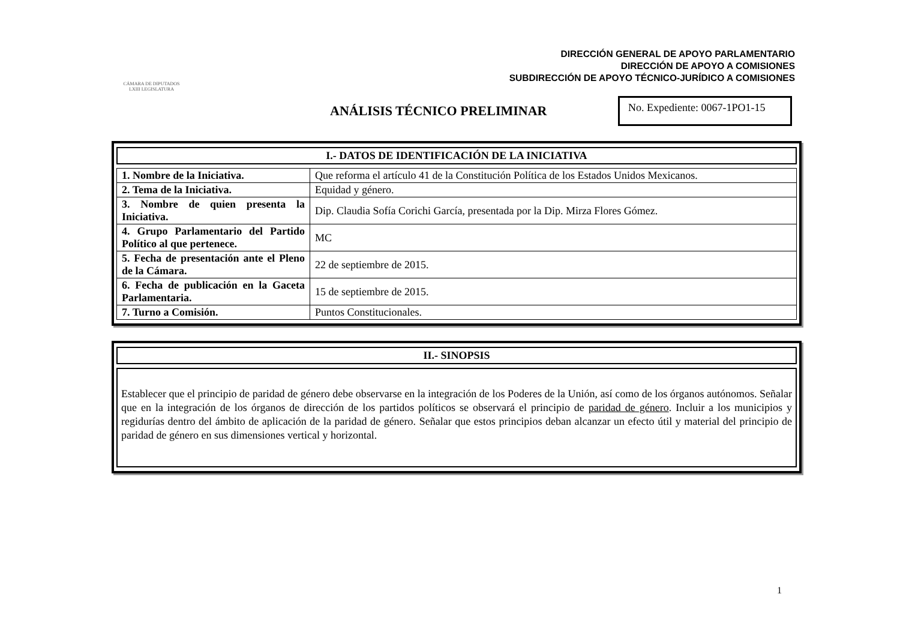CÁMARA DE DIPUTADOS
LXIII LEGISLATURA
DIRECCIÓN GENERAL DE APOYO PARLAMENTARIO
DIRECCIÓN DE APOYO A COMISIONES
SUBDIRECCIÓN DE APOYO TÉCNICO-JURÍDICO A COMISIONES
ANÁLISIS TÉCNICO PRELIMINAR
No. Expediente: 0067-1PO1-15
I.- DATOS DE IDENTIFICACIÓN DE LA INICIATIVA
| 1. Nombre de la Iniciativa. | Que reforma el artículo 41 de la Constitución Política de los Estados Unidos Mexicanos. |
| 2. Tema de la Iniciativa. | Equidad y género. |
| 3. Nombre de quien presenta la Iniciativa. | Dip. Claudia Sofía Corichi García, presentada por la Dip. Mirza Flores Gómez. |
| 4. Grupo Parlamentario del Partido Político al que pertenece. | MC |
| 5. Fecha de presentación ante el Pleno de la Cámara. | 22 de septiembre de 2015. |
| 6. Fecha de publicación en la Gaceta Parlamentaria. | 15 de septiembre de 2015. |
| 7. Turno a Comisión. | Puntos Constitucionales. |
II.- SINOPSIS
Establecer que el principio de paridad de género debe observarse en la integración de los Poderes de la Unión, así como de los órganos autónomos. Señalar que en la integración de los órganos de dirección de los partidos políticos se observará el principio de paridad de género. Incluir a los municipios y regidurías dentro del ámbito de aplicación de la paridad de género. Señalar que estos principios deban alcanzar un efecto útil y material del principio de paridad de género en sus dimensiones vertical y horizontal.
1